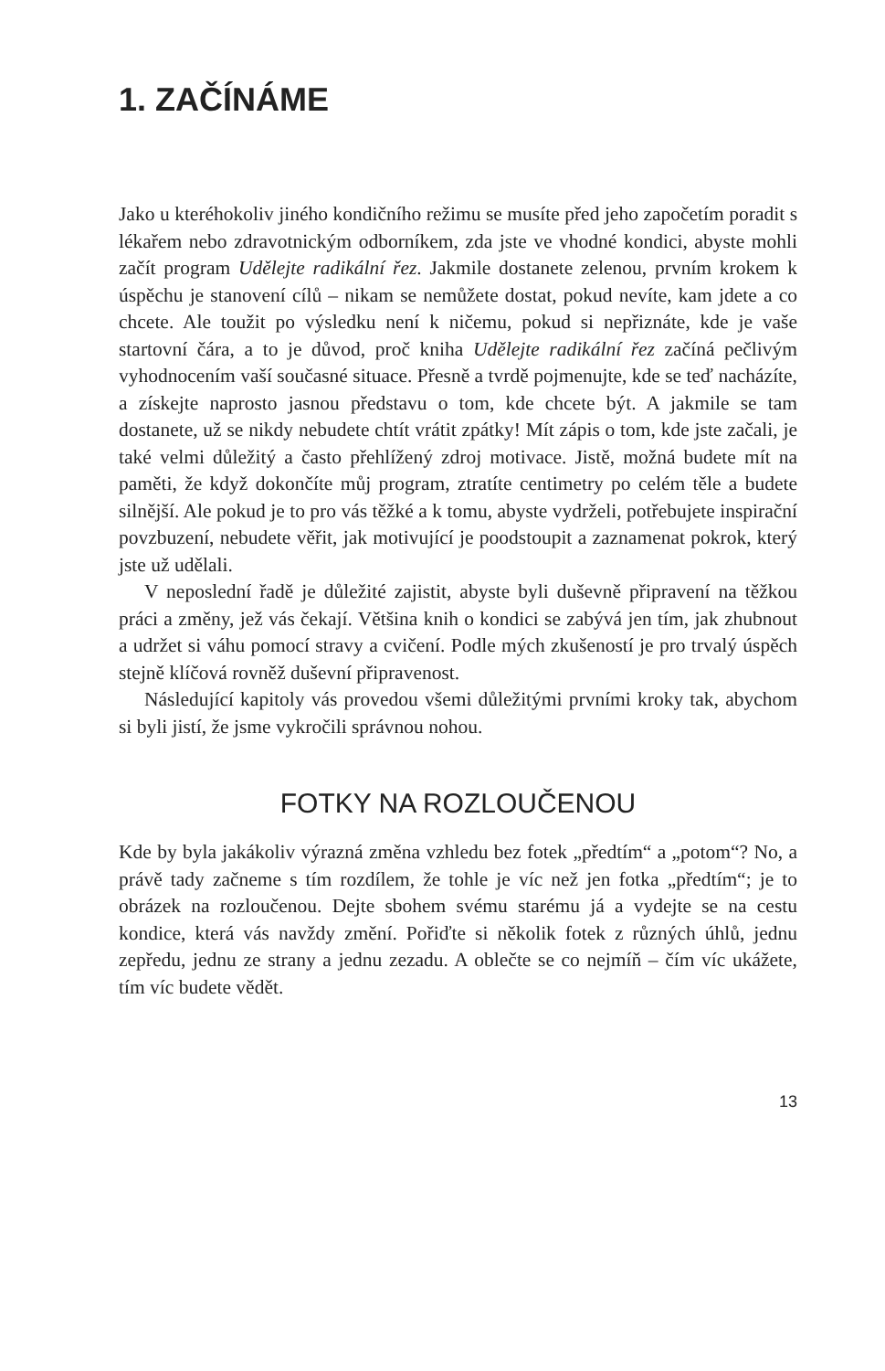1. ZAČÍNÁME
Jako u kteréhokoliv jiného kondičního režimu se musíte před jeho započetím poradit s lékařem nebo zdravotnickým odborníkem, zda jste ve vhodné kondici, abyste mohli začít program Udělejte radikální řez. Jakmile dostanete zelenou, prvním krokem k úspěchu je stanovení cílů – nikam se nemůžete dostat, pokud nevíte, kam jdete a co chcete. Ale toužit po výsledku není k ničemu, pokud si nepřiznáte, kde je vaše startovní čára, a to je důvod, proč kniha Udělejte radikální řez začíná pečlivým vyhodnocením vaší současné situace. Přesně a tvrdě pojmenujte, kde se teď nacházíte, a získejte naprosto jasnou představu o tom, kde chcete být. A jakmile se tam dostanete, už se nikdy nebudete chtít vrátit zpátky! Mít zápis o tom, kde jste začali, je také velmi důležitý a často přehlížený zdroj motivace. Jistě, možná budete mít na paměti, že když dokončíte můj program, ztratíte centimetry po celém těle a budete silnější. Ale pokud je to pro vás těžké a k tomu, abyste vydrželi, potřebujete inspirační povzbuzení, nebudete věřit, jak motivující je poodstoupit a zaznamenat pokrok, který jste už udělali.
V neposlední řadě je důležité zajistit, abyste byli duševně připravení na těžkou práci a změny, jež vás čekají. Většina knih o kondici se zabývá jen tím, jak zhubnout a udržet si váhu pomocí stravy a cvičení. Podle mých zkušeností je pro trvalý úspěch stejně klíčová rovněž duševní připravenost.
Následující kapitoly vás provedou všemi důležitými prvními kroky tak, abychom si byli jistí, že jsme vykročili správnou nohou.
FOTKY NA ROZLOUČENOU
Kde by byla jakákoliv výrazná změna vzhledu bez fotek „předtím“ a „potom“? No, a právě tady začneme s tím rozdílem, že tohle je víc než jen fotka „předtím“; je to obrázek na rozloučenou. Dejte sbohem svému starému já a vydejte se na cestu kondice, která vás navždy změní. Pořiďte si několik fotek z různých úhlů, jednu zepředu, jednu ze strany a jednu zezadu. A oblečte se co nejmíň – čím víc ukážete, tím víc budete vědět.
13